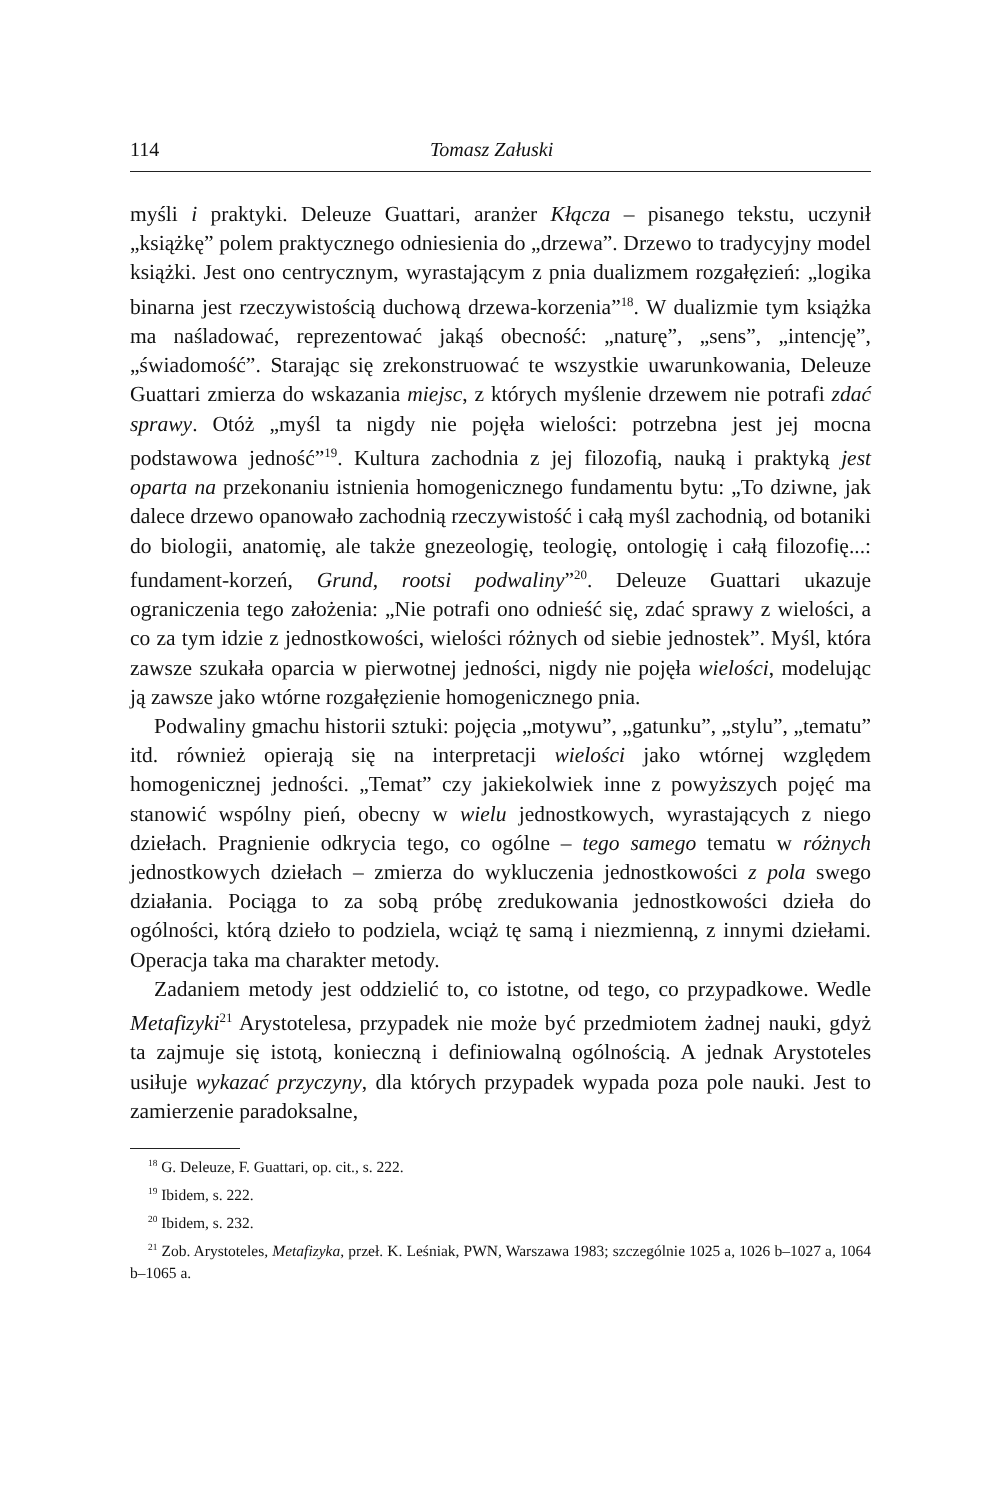114 Tomasz Załuski
myśli i praktyki. Deleuze Guattari, aranżer Kłącza – pisanego tekstu, uczynił „książkę” polem praktycznego odniesienia do „drzewa”. Drzewo to tradycyjny model książki. Jest ono centrycznym, wyrastającym z pnia dualizmem rozgałęzień: „logika binarna jest rzeczywistością duchową drzewa-korzenia”<sup>18</sup>. W dualizmie tym książka ma naśladować, reprezentować jakąś obecność: „naturę”, „sens”, „intencję”, „świadomość”. Starając się zrekonstruować te wszystkie uwarunkowania, Deleuze Guattari zmierza do wskazania miejsc, z których myślenie drzewem nie potrafi zdać sprawy. Otóż „myśl ta nigdy nie pojęła wielości: potrzebna jest jej mocna podstawowa jedność”<sup>19</sup>. Kultura zachodnia z jej filozofią, nauką i praktyką jest oparta na przekonaniu istnienia homogenicznego fundamentu bytu: „To dziwne, jak dalece drzewo opanowało zachodnią rzeczywistość i całą myśl zachodnią, od botaniki do biologii, anatomię, ale także gnezeologię, teologię, ontologię i całą filozofię...: fundament-korzeń, Grund, rootsi podwaliny”<sup>20</sup>. Deleuze Guattari ukazuje ograniczenia tego założenia: „Nie potrafi ono odnieść się, zdać sprawy z wielości, a co za tym idzie z jednostkowości, wielości różnych od siebie jednostek”. Myśl, która zawsze szukała oparcia w pierwotnej jedności, nigdy nie pojęła wielości, modelując ją zawsze jako wtórne rozgałęzienie homogenicznego pnia.
Podwaliny gmachu historii sztuki: pojęcia „motywu”, „gatunku”, „stylu”, „tematu” itd. również opierają się na interpretacji wielości jako wtórnej względem homogenicznej jedności. „Temat” czy jakiekolwiek inne z powyższych pojęć ma stanowić wspólny pień, obecny w wielu jednostkowych, wyrastających z niego dziełach. Pragnienie odkrycia tego, co ogólne – tego samego tematu w różnych jednostkowych dziełach – zmierza do wykluczenia jednostkowości z pola swego działania. Pociąga to za sobą próbę zredukowania jednostkowości dzieła do ogólności, którą dzieło to podziela, wciąż tę samą i niezmienną, z innymi dziełami. Operacja taka ma charakter metody.
Zadaniem metody jest oddzielić to, co istotne, od tego, co przypadkowe. Wedle Metafizyki<sup>21</sup> Arystotelesa, przypadek nie może być przedmiotem żadnej nauki, gdyż ta zajmuje się istotą, konieczną i definiowalną ogólnością. A jednak Arystoteles usiłuje wykazać przyczyny, dla których przypadek wypada poza pole nauki. Jest to zamierzenie paradoksalne,
<sup>18</sup> G. Deleuze, F. Guattari, op. cit., s. 222.
<sup>19</sup> Ibidem, s. 222.
<sup>20</sup> Ibidem, s. 232.
<sup>21</sup> Zob. Arystoteles, Metafizyka, przeł. K. Leśniak, PWN, Warszawa 1983; szczególnie 1025 a, 1026 b–1027 a, 1064 b–1065 a.